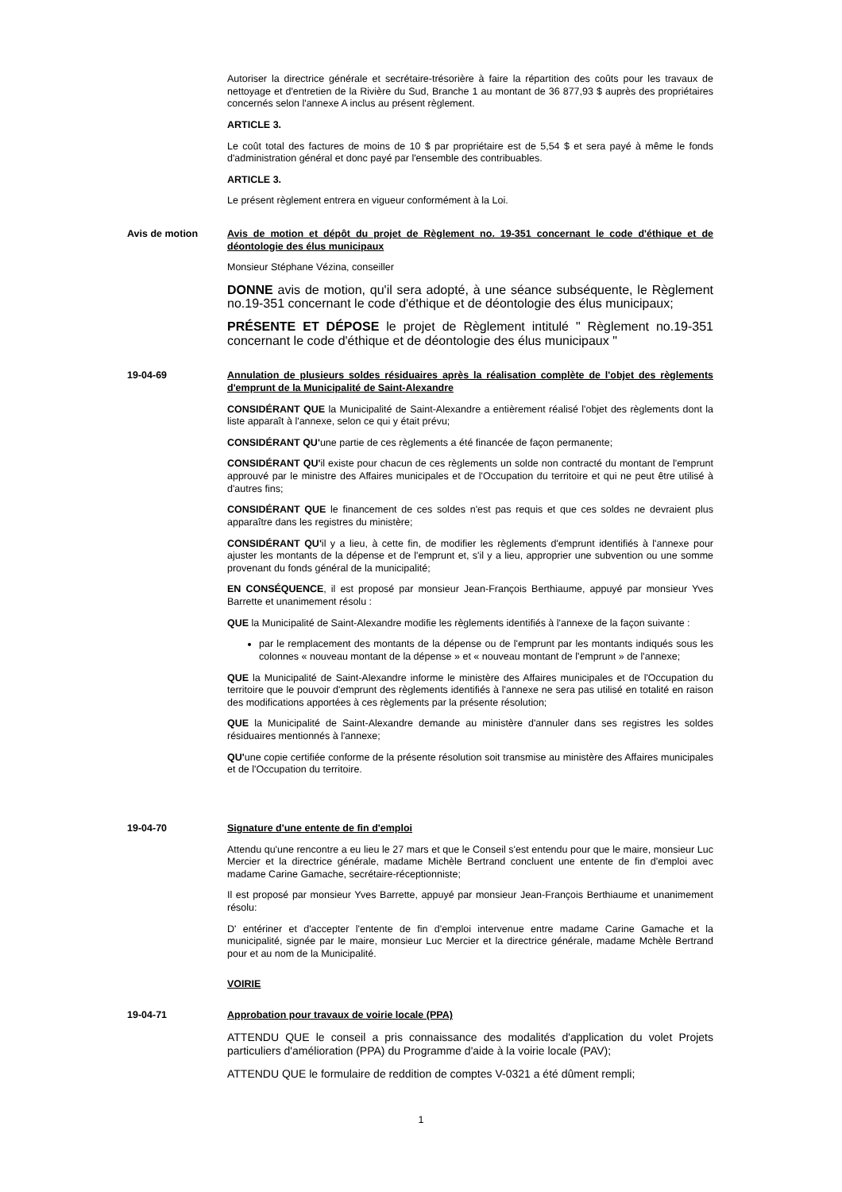Autoriser la directrice générale et secrétaire-trésorière à faire la répartition des coûts pour les travaux de nettoyage et d'entretien de la Rivière du Sud, Branche 1 au montant de 36 877,93 $ auprès des propriétaires concernés selon l'annexe A inclus au présent règlement.
ARTICLE 3.
Le coût total des factures de moins de 10 $ par propriétaire est de 5,54 $ et sera payé à même le fonds d'administration général et donc payé par l'ensemble des contribuables.
ARTICLE 3.
Le présent règlement entrera en vigueur conformément à la Loi.
Avis de motion Avis de motion et dépôt du projet de Règlement no. 19-351 concernant le code d'éthique et de déontologie des élus municipaux
Monsieur Stéphane Vézina, conseiller
DONNE avis de motion, qu'il sera adopté, à une séance subséquente, le Règlement no.19-351 concernant le code d'éthique et de déontologie des élus municipaux;
PRÉSENTE ET DÉPOSE le projet de Règlement intitulé " Règlement no.19-351 concernant le code d'éthique et de déontologie des élus municipaux "
19-04-69 Annulation de plusieurs soldes résiduaires après la réalisation complète de l'objet des règlements d'emprunt de la Municipalité de Saint-Alexandre
CONSIDÉRANT QUE la Municipalité de Saint-Alexandre a entièrement réalisé l'objet des règlements dont la liste apparaît à l'annexe, selon ce qui y était prévu;
CONSIDÉRANT QU'une partie de ces règlements a été financée de façon permanente;
CONSIDÉRANT QU'il existe pour chacun de ces règlements un solde non contracté du montant de l'emprunt approuvé par le ministre des Affaires municipales et de l'Occupation du territoire et qui ne peut être utilisé à d'autres fins;
CONSIDÉRANT QUE le financement de ces soldes n'est pas requis et que ces soldes ne devraient plus apparaître dans les registres du ministère;
CONSIDÉRANT QU'il y a lieu, à cette fin, de modifier les règlements d'emprunt identifiés à l'annexe pour ajuster les montants de la dépense et de l'emprunt et, s'il y a lieu, approprier une subvention ou une somme provenant du fonds général de la municipalité;
EN CONSÉQUENCE, il est proposé par monsieur Jean-François Berthiaume, appuyé par monsieur Yves Barrette et unanimement résolu :
QUE la Municipalité de Saint-Alexandre modifie les règlements identifiés à l'annexe de la façon suivante :
par le remplacement des montants de la dépense ou de l'emprunt par les montants indiqués sous les colonnes « nouveau montant de la dépense » et « nouveau montant de l'emprunt » de l'annexe;
QUE la Municipalité de Saint-Alexandre informe le ministère des Affaires municipales et de l'Occupation du territoire que le pouvoir d'emprunt des règlements identifiés à l'annexe ne sera pas utilisé en totalité en raison des modifications apportées à ces règlements par la présente résolution;
QUE la Municipalité de Saint-Alexandre demande au ministère d'annuler dans ses registres les soldes résiduaires mentionnés à l'annexe;
QU'une copie certifiée conforme de la présente résolution soit transmise au ministère des Affaires municipales et de l'Occupation du territoire.
19-04-70 Signature d'une entente de fin d'emploi
Attendu qu'une rencontre a eu lieu le 27 mars et que le Conseil s'est entendu pour que le maire, monsieur Luc Mercier et la directrice générale, madame Michèle Bertrand concluent une entente de fin d'emploi avec madame Carine Gamache, secrétaire-réceptionniste;
Il est proposé par monsieur Yves Barrette, appuyé par monsieur Jean-François Berthiaume et unanimement résolu:
D' entériner et d'accepter l'entente de fin d'emploi intervenue entre madame Carine Gamache et la municipalité, signée par le maire, monsieur Luc Mercier et la directrice générale, madame Mchèle Bertrand pour et au nom de la Municipalité.
VOIRIE
19-04-71 Approbation pour travaux de voirie locale (PPA)
ATTENDU QUE le conseil a pris connaissance des modalités d'application du volet Projets particuliers d'amélioration (PPA) du Programme d'aide à la voirie locale (PAV);
ATTENDU QUE le formulaire de reddition de comptes V-0321 a été dûment rempli;
1